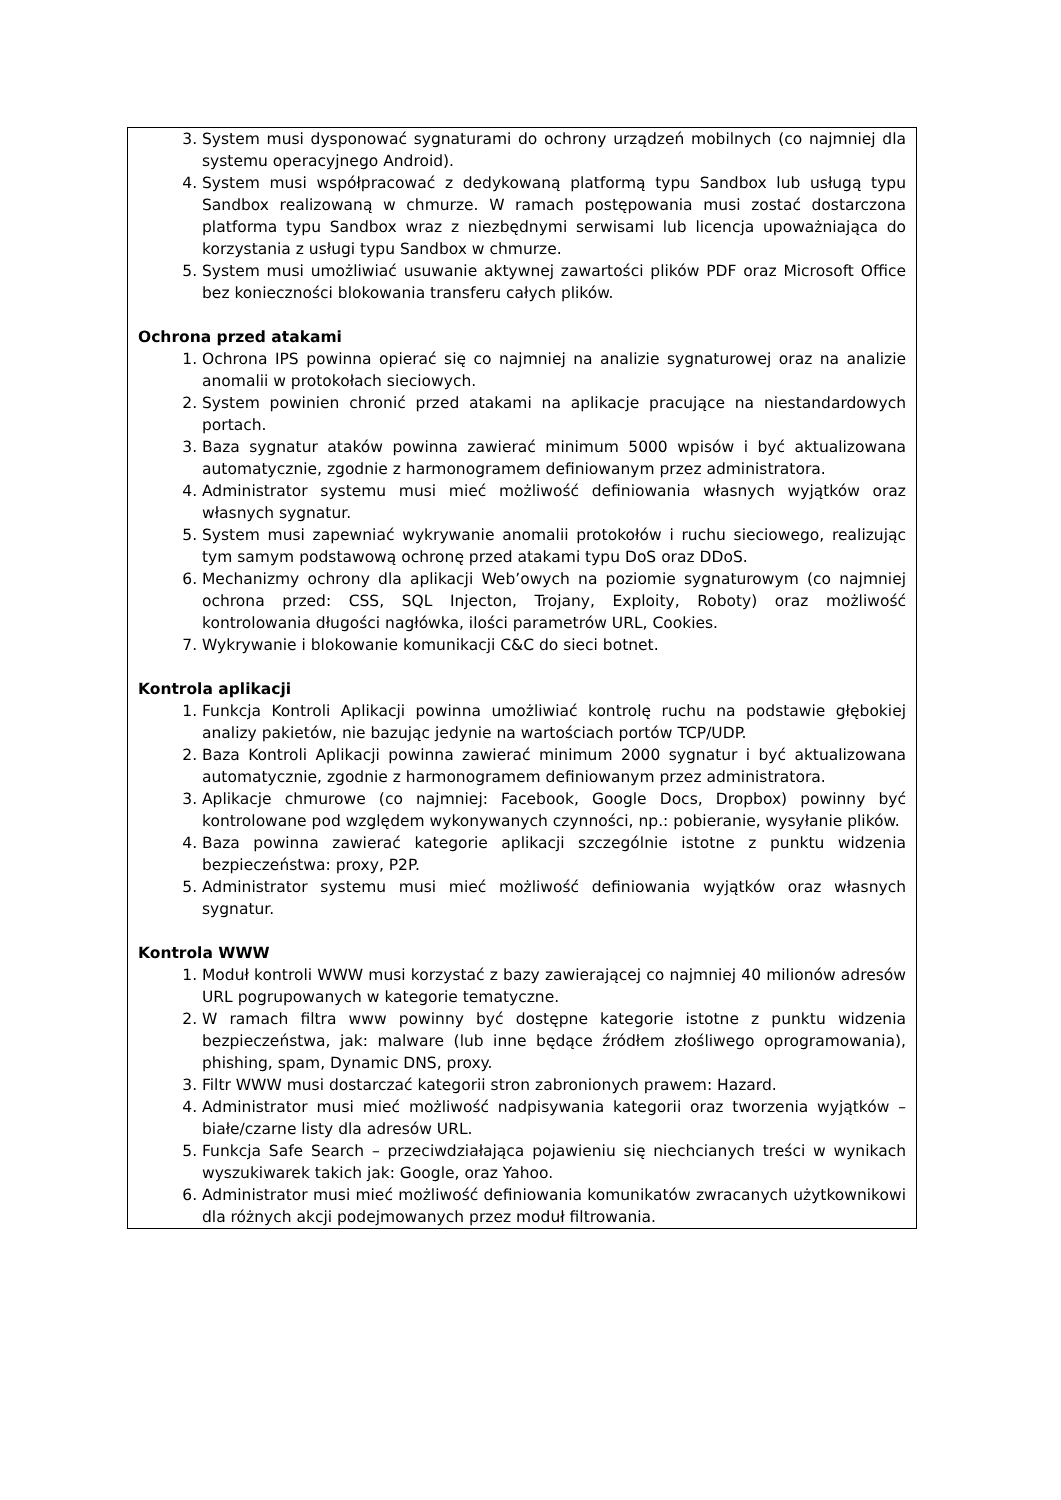| 3. System musi dysponować sygnaturami do ochrony urządzeń mobilnych (co najmniej dla systemu operacyjnego Android). 4. System musi współpracować z dedykowaną platformą typu Sandbox lub usługą typu Sandbox realizowaną w chmurze. W ramach postępowania musi zostać dostarczona platforma typu Sandbox wraz z niezbędnymi serwisami lub licencja upoważniająca do korzystania z usługi typu Sandbox w chmurze. 5. System musi umożliwiać usuwanie aktywnej zawartości plików PDF oraz Microsoft Office bez konieczności blokowania transferu całych plików. Ochrona przed atakami 1. Ochrona IPS powinna opierać się co najmniej na analizie sygnaturowej oraz na analizie anomalii w protokołach sieciowych. 2. System powinien chronić przed atakami na aplikacje pracujące na niestandardowych portach. 3. Baza sygnatur ataków powinna zawierać minimum 5000 wpisów i być aktualizowana automatycznie, zgodnie z harmonogramem definiowanym przez administratora. 4. Administrator systemu musi mieć możliwość definiowania własnych wyjątków oraz własnych sygnatur. 5. System musi zapewniać wykrywanie anomalii protokołów i ruchu sieciowego, realizując tym samym podstawową ochronę przed atakami typu DoS oraz DDoS. 6. Mechanizmy ochrony dla aplikacji Web’owych na poziomie sygnaturowym (co najmniej ochrona przed: CSS, SQL Injecton, Trojany, Exploity, Roboty) oraz możliwość kontrolowania długości nagłówka, ilości parametrów URL, Cookies. 7. Wykrywanie i blokowanie komunikacji C&C do sieci botnet. Kontrola aplikacji 1. Funkcja Kontroli Aplikacji powinna umożliwiać kontrolę ruchu na podstawie głębokiej analizy pakietów, nie bazując jedynie na wartościach portów TCP/UDP. 2. Baza Kontroli Aplikacji powinna zawierać minimum 2000 sygnatur i być aktualizowana automatycznie, zgodnie z harmonogramem definiowanym przez administratora. 3. Aplikacje chmurowe (co najmniej: Facebook, Google Docs, Dropbox) powinny być kontrolowane pod względem wykonywanych czynności, np.: pobieranie, wysyłanie plików. 4. Baza powinna zawierać kategorie aplikacji szczególnie istotne z punktu widzenia bezpieczeństwa: proxy, P2P. 5. Administrator systemu musi mieć możliwość definiowania wyjątków oraz własnych sygnatur. Kontrola WWW 1. Moduł kontroli WWW musi korzystać z bazy zawierającej co najmniej 40 milionów adresów URL pogrupowanych w kategorie tematyczne. 2. W ramach filtra www powinny być dostępne kategorie istotne z punktu widzenia bezpieczeństwa, jak: malware (lub inne będące źródłem złośliwego oprogramowania), phishing, spam, Dynamic DNS, proxy. 3. Filtr WWW musi dostarczać kategorii stron zabronionych prawem: Hazard. 4. Administrator musi mieć możliwość nadpisywania kategorii oraz tworzenia wyjątków – białe/czarne listy dla adresów URL. 5. Funkcja Safe Search – przeciwdziałająca pojawieniu się niechcianych treści w wynikach wyszukiwarek takich jak: Google, oraz Yahoo. 6. Administrator musi mieć możliwość definiowania komunikatów zwracanych użytkownikowi dla różnych akcji podejmowanych przez moduł filtrowania. |